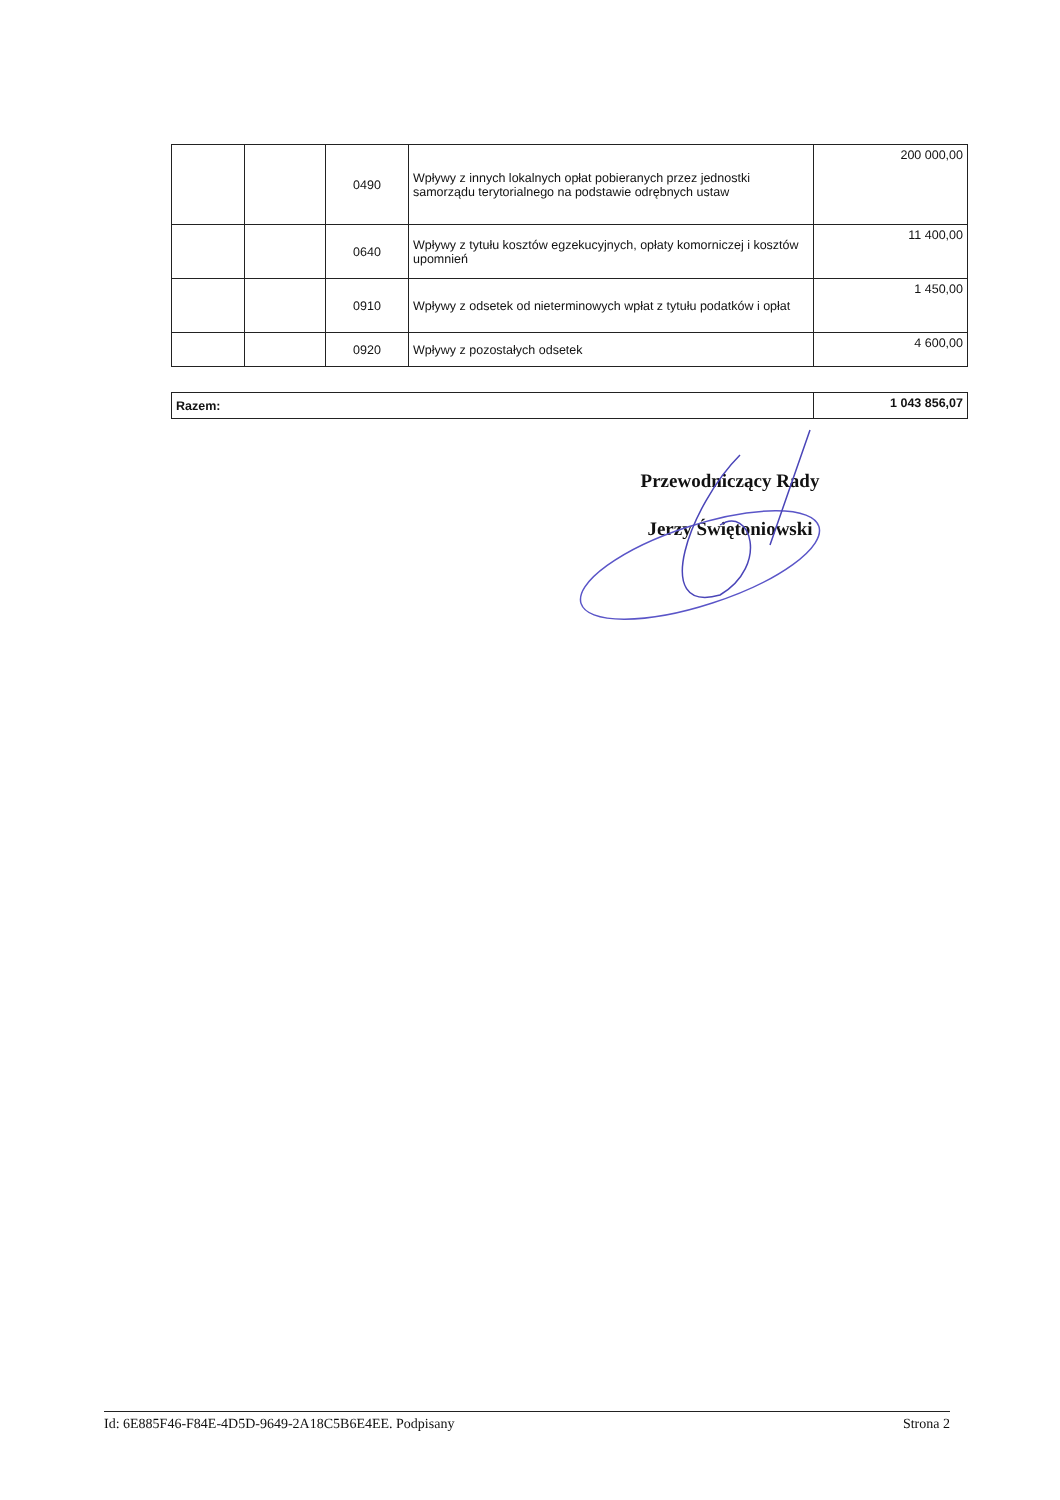| | | 0490 | Wpływy z innych lokalnych opłat pobieranych przez jednostki samorządu terytorialnego na podstawie odrębnych ustaw | 200 000,00 |
| | | 0640 | Wpływy z tytułu kosztów egzekucyjnych, opłaty komorniczej i kosztów upomnień | 11 400,00 |
| | | 0910 | Wpływy z odsetek od nieterminowych wpłat z tytułu podatków i opłat | 1 450,00 |
| | | 0920 | Wpływy z pozostałych odsetek | 4 600,00 |
| Razem: | 1 043 856,07 |
Przewodniczący Rady
Jerzy Świętoniowski
Id: 6E885F46-F84E-4D5D-9649-2A18C5B6E4EE. Podpisany Strona 2